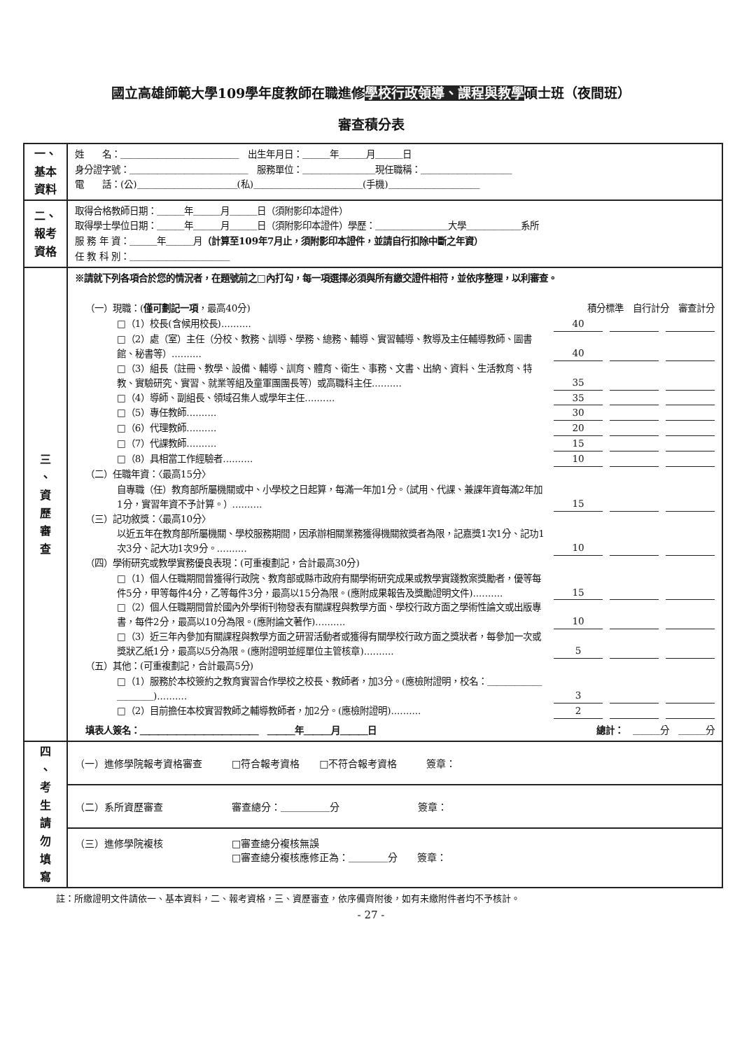國立高雄師範大學109學年度教師在職進修學校行政領導、課程與教學碩士班（夜間班）
審查積分表
| 一、 基本 資料 | 姓 名：＿＿＿＿＿＿＿＿＿＿＿＿＿ 出生年月日：＿＿＿年＿＿＿月＿＿＿日 身分證字號：＿＿＿＿＿＿＿＿＿＿＿＿＿ 服務單位：＿＿＿＿＿＿＿＿現任職稱：＿＿＿＿＿＿＿＿＿＿ 電 話：(公)＿＿＿＿＿＿＿＿＿＿＿(私)＿＿＿＿＿＿＿＿＿＿＿＿(手機)＿＿＿＿＿＿＿＿＿＿ |
| 二、 報考 資格 | 取得合格教師日期：＿＿＿年＿＿＿月＿＿＿日（須附影印本證件） 取得學士學位日期：＿＿＿年＿＿＿月＿＿＿日（須附影印本證件）學歷：＿＿＿＿＿＿＿＿大學＿＿＿＿＿＿系所 服 務 年 資：＿＿＿年＿＿＿月 （計算至109年7月止，須附影印本證件，並請自行扣除中斷之年資） 任 教 科 別：＿＿＿＿＿＿＿＿＿＿＿ |
| 三 、 資 歷 審 查 | ※請就下列各項合於您的情況者，在題號前之□內打勾，每一項選擇必須與所有繳交證件相符，並依序整理，以利審查。 （一）現職：( 僅可劃記一項 ，最高40分) 積分標準 自行計分 審查計分 □（1）校長(含候用校長).......... 40 □（2）處（室）主任（分校、教務、訓導、學務、總務、輔導、實習輔導、教導及主任輔導教師、圖書館、秘書等）.......... 40 □（3）組長（註冊、教學、設備、輔導、訓育、體育、衛生、事務、文書、出納、資料、生活教育、特教、實驗研究、實習、就業等組及童軍團團長等）或高職科主任.......... 35 □（4）導師、副組長、領域召集人或學年主任.......... 35 □（5）專任教師.......... 30 □（6）代理教師.......... 20 □（7）代課教師.......... 15 □（8）具相當工作經驗者.......... 10 （二）任職年資：〈最高15分〉 自專職（任）教育部所屬機關或中、小學校之日起算，每滿一年加1分。（試用、代課、兼課年資每滿2年加1分，實習年資不予計算。）.......... 15 （三）記功敘獎：〈最高10分〉 以近五年在教育部所屬機關、學校服務期間，因承辦相關業務獲得機關敘獎者為限，記嘉獎1次1分、記功1次3分、記大功1次9分。.......... 10 （四）學術研究或教學實務優良表現：(可重複劃記，合計最高30分) □（1）個人任職期間曾獲得行政院、教育部或縣市政府有關學術研究成果或教學實踐教案獎勵者，優等每件5分，甲等每件4分，乙等每件3分，最高以15分為限。(應附成果報告及獎勵證明文件).......... 15 □（2）個人任職期間曾於國內外學術刊物發表有關課程與教學方面、學校行政方面之學術性論文或出版專書，每件2分，最高以10分為限。(應附論文著作).......... 10 □（3）近三年內參加有關課程與教學方面之研習活動者或獲得有關學校行政方面之獎狀者，每參加一次或獎狀乙紙1分，最高以5分為限。(應附證明並經單位主管核章).......... 5 （五）其他：(可重複劃記，合計最高5分) □（1）服務於本校簽約之教育實習合作學校之校長、教師者，加3分。(應檢附證明，校名：＿＿＿＿＿＿＿＿＿＿).......... 3 □（2）目前擔任本校實習教師之輔導教師者，加2分。(應檢附證明).......... 2 填表人簽名：＿＿＿＿＿＿＿＿＿＿＿＿＿ ＿＿＿年＿＿＿月＿＿＿日 總計： ＿＿＿分 ＿＿＿分 |
| 四 、 考 生 請 勿 填 寫 | / （一）進修學院報考資格審查 □符合報考資格 □不符合報考資格 簽章： / / （二）系所資歷審查 審查總分：＿＿＿＿＿分 簽章： / / （三）進修學院複核 □審查總分複核無誤 □審查總分複核應修正為：＿＿＿＿分 簽章： / |
註：所繳證明文件請依一、基本資料，二、報考資格，三、資歷審查，依序備齊附後，如有未繳附件者均不予核計。
- 27 -